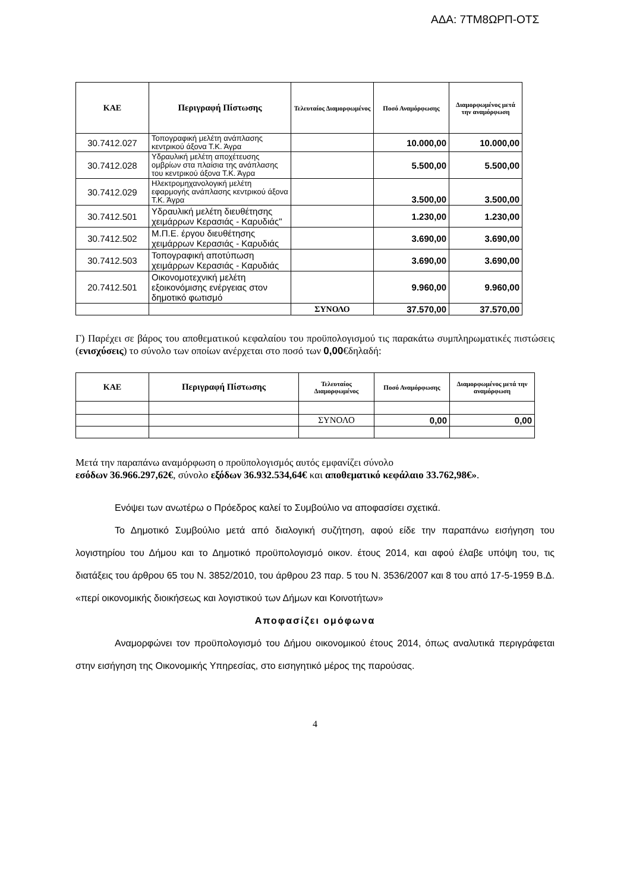ΑΔΑ: 7ΤΜ8ΩΡΠ-ΟΤΣ
| ΚΑΕ | Περιγραφή Πίστωσης | Τελευταίος Διαμορφωμένος | Ποσό Αναμόρφωσης | Διαμορφωμένος μετά την αναμόρφωση |
| --- | --- | --- | --- | --- |
| 30.7412.027 | Τοπογραφική μελέτη ανάπλασης κεντρικού άξονα Τ.Κ. Άγρα | | 10.000,00 | 10.000,00 |
| 30.7412.028 | Υδραυλική μελέτη αποχέτευσης ομβρίων στα πλαίσια της ανάπλασης του κεντρικού άξονα Τ.Κ. Άγρα | | 5.500,00 | 5.500,00 |
| 30.7412.029 | Ηλεκτρομηχανολογική μελέτη εφαρμογής ανάπλασης κεντρικού άξονα Τ.Κ. Άγρα | | 3.500,00 | 3.500,00 |
| 30.7412.501 | Υδραυλική μελέτη διευθέτησης χειμάρρων Κερασιάς - Καρυδιάς" | | 1.230,00 | 1.230,00 |
| 30.7412.502 | Μ.Π.Ε. έργου διευθέτησης χειμάρρων Κερασιάς - Καρυδιάς | | 3.690,00 | 3.690,00 |
| 30.7412.503 | Τοπογραφική αποτύπωση χειμάρρων Κερασιάς - Καρυδιάς | | 3.690,00 | 3.690,00 |
| 20.7412.501 | Οικονομοτεχνική μελέτη εξοικονόμισης ενέργειας στον δημοτικό φωτισμό | | 9.960,00 | 9.960,00 |
| | | ΣΥΝΟΛΟ | 37.570,00 | 37.570,00 |
Γ) Παρέχει σε βάρος του αποθεματικού κεφαλαίου του προϋπολογισμού τις παρακάτω συμπληρωματικές πιστώσεις (ενισχύσεις) το σύνολο των οποίων ανέρχεται στο ποσό των 0,00€δηλαδή:
| ΚΑΕ | Περιγραφή Πίστωσης | Τελευταίος Διαμορφωμένος | Ποσό Αναμόρφωσης | Διαμορφωμένος μετά την αναμόρφωση |
| --- | --- | --- | --- | --- |
| | | ΣΥΝΟΛΟ | 0,00 | 0,00 |
Μετά την παραπάνω αναμόρφωση ο προϋπολογισμός αυτός εμφανίζει σύνολο
εσόδων 36.966.297,62€, σύνολο εξόδων 36.932.534,64€ και αποθεματικό κεφάλαιο 33.762,98€».
Ενόψει των ανωτέρω ο Πρόεδρος καλεί το Συμβούλιο να αποφασίσει σχετικά.
Το Δημοτικό Συμβούλιο μετά από διαλογική συζήτηση, αφού είδε την παραπάνω εισήγηση του λογιστηρίου του Δήμου και το Δημοτικό προϋπολογισμό οικον. έτους 2014, και αφού έλαβε υπόψη του, τις διατάξεις του άρθρου 65 του Ν. 3852/2010, του άρθρου 23 παρ. 5 του Ν. 3536/2007 και 8 του από 17-5-1959 Β.Δ. «περί οικονομικής διοικήσεως και λογιστικού των Δήμων και Κοινοτήτων»
Αποφασίζει ομόφωνα
Αναμορφώνει τον προϋπολογισμό του Δήμου οικονομικού έτους 2014, όπως αναλυτικά περιγράφεται στην εισήγηση της Οικονομικής Υπηρεσίας, στο εισηγητικό μέρος της παρούσας.
4